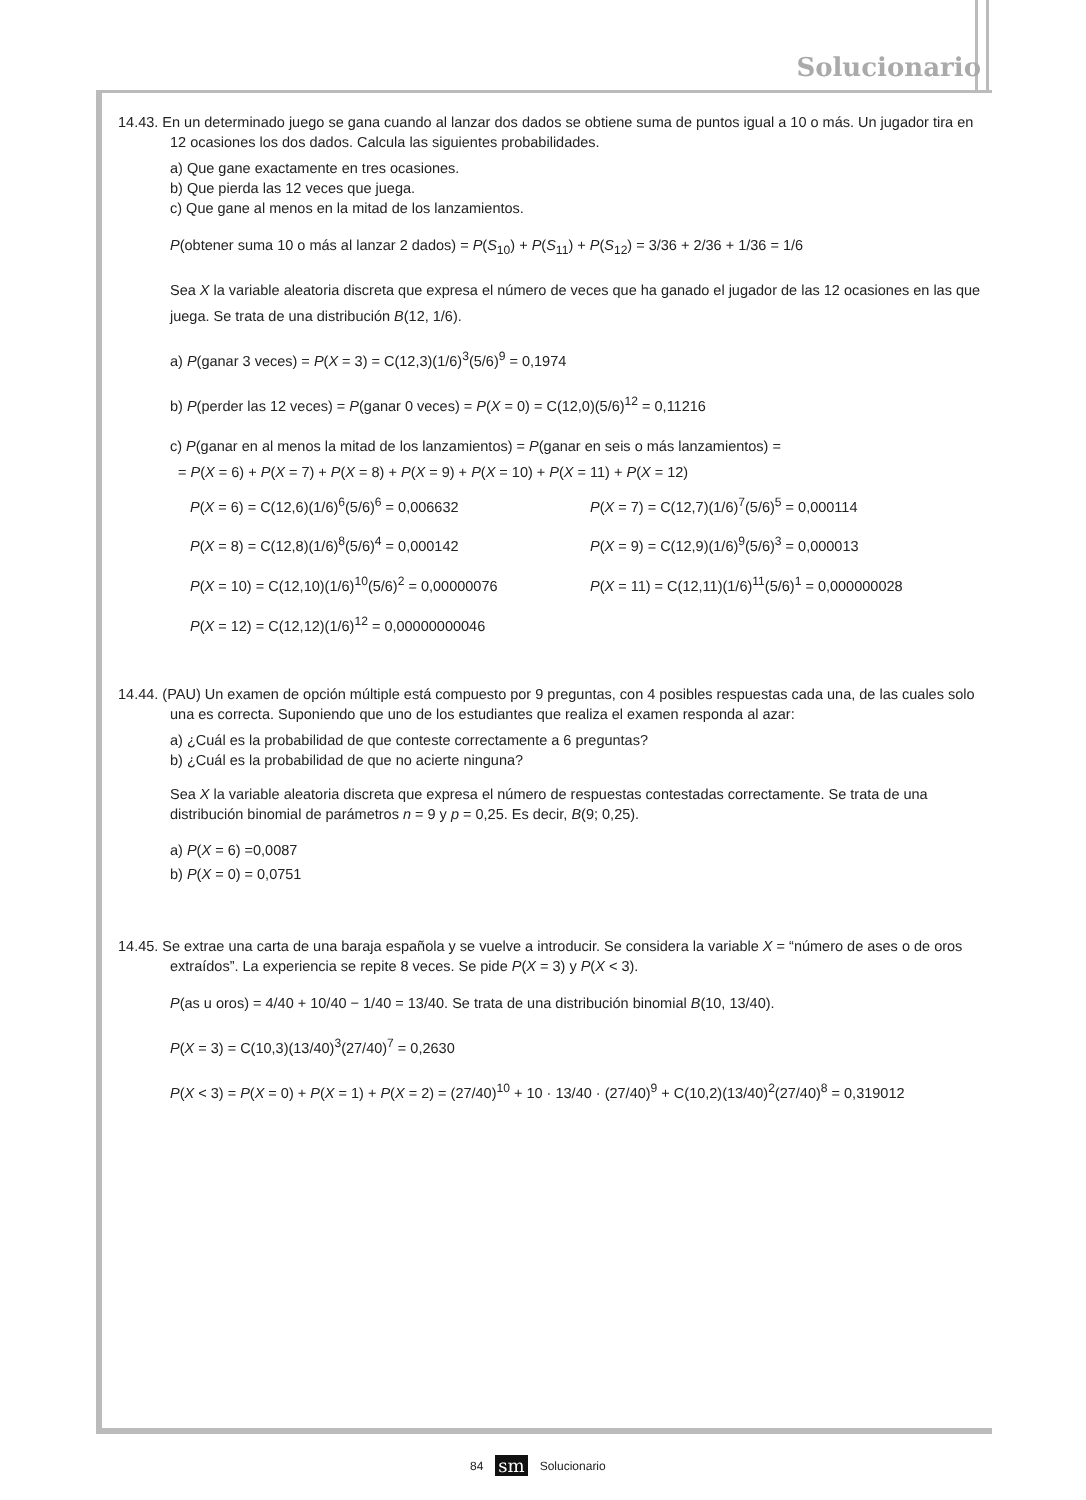Solucionario
14.43. En un determinado juego se gana cuando al lanzar dos dados se obtiene suma de puntos igual a 10 o más. Un jugador tira en 12 ocasiones los dos dados. Calcula las siguientes probabilidades.
a) Que gane exactamente en tres ocasiones.
b) Que pierda las 12 veces que juega.
c) Que gane al menos en la mitad de los lanzamientos.
P(obtener suma 10 o más al lanzar 2 dados) = P(S<sub>10</sub>) + P(S<sub>11</sub>) + P(S<sub>12</sub>) = 3/36 + 2/36 + 1/36 = 1/6
Sea X la variable aleatoria discreta que expresa el número de veces que ha ganado el jugador de las 12 ocasiones en las que juega. Se trata de una distribución B(12, 1/6).
a) P(ganar 3 veces) = P(X = 3) = C(12,3)(1/6)<sup>3</sup>(5/6)<sup>9</sup> = 0,1974
b) P(perder las 12 veces) = P(ganar 0 veces) = P(X = 0) = C(12,0)(5/6)<sup>12</sup> = 0,11216
c) P(ganar en al menos la mitad de los lanzamientos) = P(ganar en seis o más lanzamientos) =
= P(X = 6) + P(X = 7) + P(X = 8) + P(X = 9) + P(X = 10) + P(X = 11) + P(X = 12)
P(X = 6) = C(12,6)(1/6)<sup>6</sup>(5/6)<sup>6</sup> = 0,006632
P(X = 7) = C(12,7)(1/6)<sup>7</sup>(5/6)<sup>5</sup> = 0,000114
P(X = 8) = C(12,8)(1/6)<sup>8</sup>(5/6)<sup>4</sup> = 0,000142
P(X = 9) = C(12,9)(1/6)<sup>9</sup>(5/6)<sup>3</sup> = 0,000013
P(X = 10) = C(12,10)(1/6)<sup>10</sup>(5/6)<sup>2</sup> = 0,00000076
P(X = 11) = C(12,11)(1/6)<sup>11</sup>(5/6)<sup>1</sup> = 0,000000028
P(X = 12) = C(12,12)(1/6)<sup>12</sup> = 0,00000000046
14.44. (PAU) Un examen de opción múltiple está compuesto por 9 preguntas, con 4 posibles respuestas cada una, de las cuales solo una es correcta. Suponiendo que uno de los estudiantes que realiza el examen responda al azar:
a) ¿Cuál es la probabilidad de que conteste correctamente a 6 preguntas?
b) ¿Cuál es la probabilidad de que no acierte ninguna?
Sea X la variable aleatoria discreta que expresa el número de respuestas contestadas correctamente. Se trata de una distribución binomial de parámetros n = 9 y p = 0,25. Es decir, B(9; 0,25).
a) P(X = 6) =0,0087
b) P(X = 0) = 0,0751
14.45. Se extrae una carta de una baraja española y se vuelve a introducir. Se considera la variable X = “número de ases o de oros extraídos”. La experiencia se repite 8 veces. Se pide P(X = 3) y P(X < 3).
P(as u oros) = 4/40 + 10/40 − 1/40 = 13/40. Se trata de una distribución binomial B(10, 13/40).
P(X = 3) = C(10,3)(13/40)<sup>3</sup>(27/40)<sup>7</sup> = 0,2630
P(X < 3) = P(X = 0) + P(X = 1) + P(X = 2) = (27/40)<sup>10</sup> + 10 · 13/40 · (27/40)<sup>9</sup> + C(10,2)(13/40)<sup>2</sup>(27/40)<sup>8</sup> = 0,319012
84 sm Solucionario